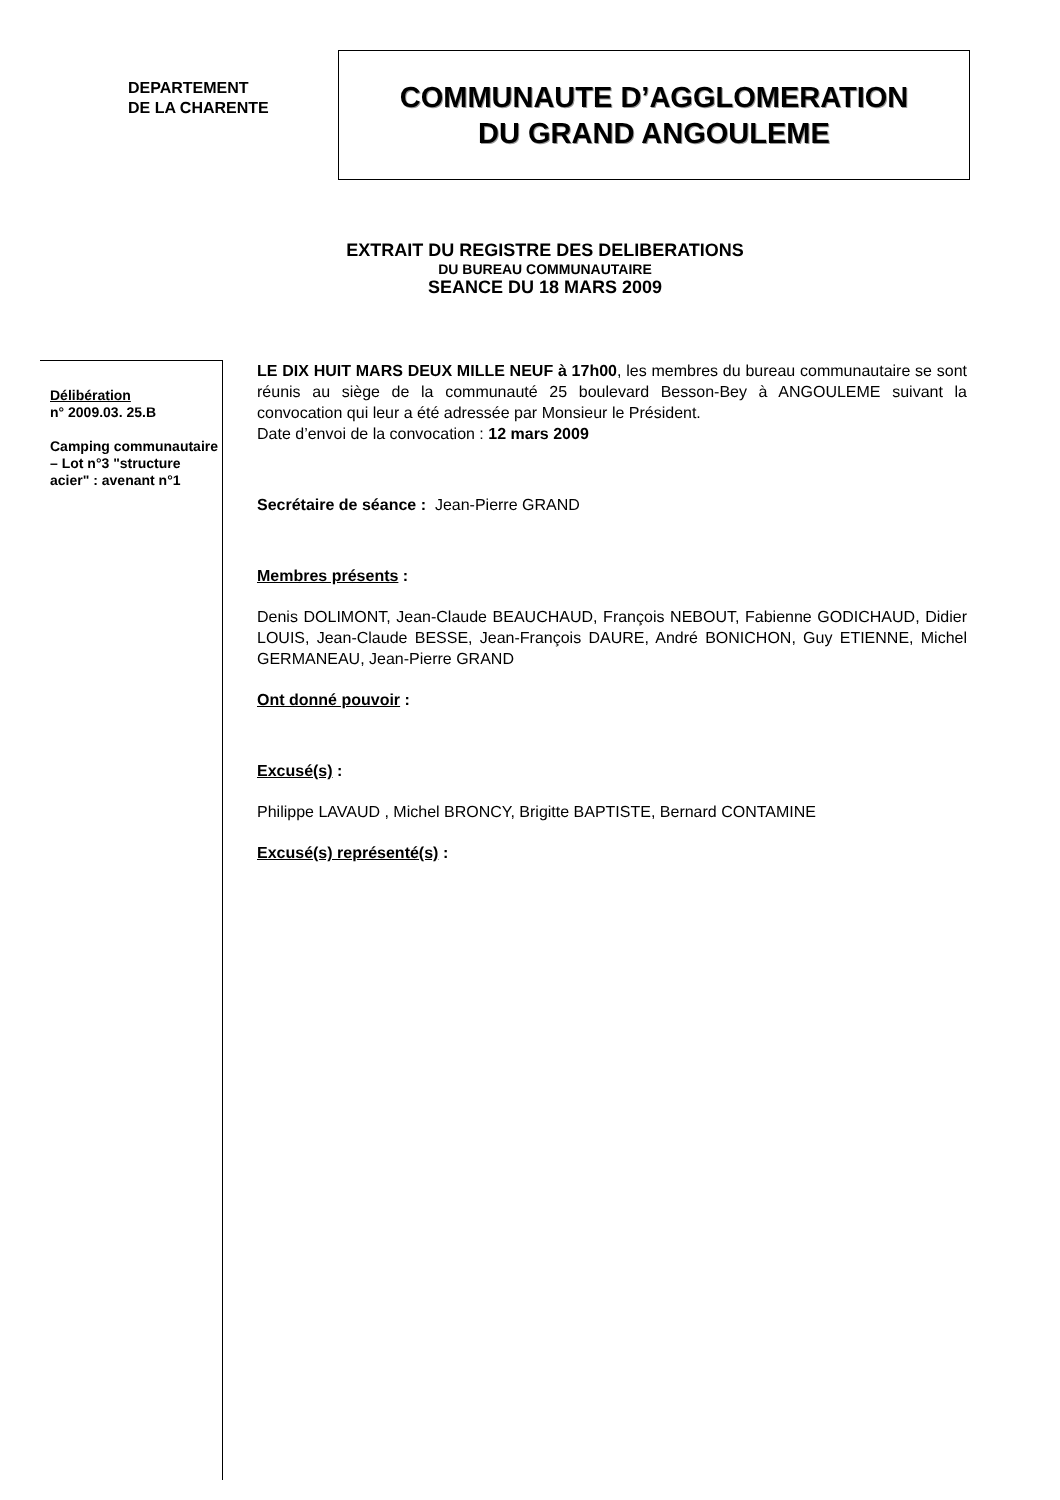DEPARTEMENT
DE LA CHARENTE
COMMUNAUTE D’AGGLOMERATION
DU GRAND ANGOULEME
EXTRAIT DU REGISTRE DES DELIBERATIONS
DU BUREAU COMMUNAUTAIRE
SEANCE DU 18 MARS 2009
Délibération
n° 2009.03. 25.B
Camping communautaire – Lot n°3 "structure acier" : avenant n°1
LE DIX HUIT MARS DEUX MILLE NEUF à 17h00, les membres du bureau communautaire se sont réunis au siège de la communauté 25 boulevard Besson-Bey à ANGOULEME suivant la convocation qui leur a été adressée par Monsieur le Président.
Date d’envoi de la convocation : 12 mars 2009
Secrétaire de séance : Jean-Pierre GRAND
Membres présents :
Denis DOLIMONT, Jean-Claude BEAUCHAUD, François NEBOUT, Fabienne GODICHAUD, Didier LOUIS, Jean-Claude BESSE, Jean-François DAURE, André BONICHON, Guy ETIENNE, Michel GERMANEAU, Jean-Pierre GRAND
Ont donné pouvoir :
Excusé(s) :
Philippe LAVAUD , Michel BRONCY, Brigitte BAPTISTE, Bernard CONTAMINE
Excusé(s) représenté(s) :